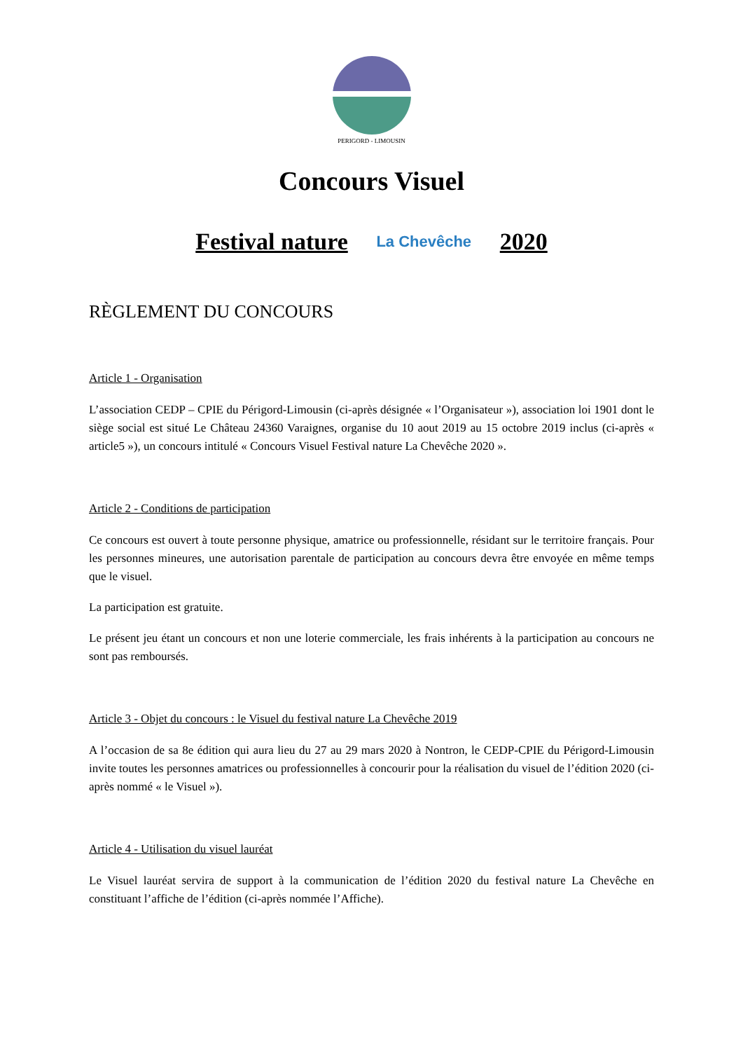PERIGORD - LIMOUSIN
Concours Visuel
Festival nature La Chevêche 2020
RÈGLEMENT DU CONCOURS
Article 1 - Organisation
L’association CEDP – CPIE du Périgord-Limousin (ci-après désignée « l’Organisateur »), association loi 1901 dont le siège social est situé Le Château 24360 Varaignes, organise du 10 aout 2019 au 15 octobre 2019 inclus (ci-après « article5 »), un concours intitulé « Concours Visuel Festival nature La Chevêche 2020 ».
Article 2 - Conditions de participation
Ce concours est ouvert à toute personne physique, amatrice ou professionnelle, résidant sur le territoire français. Pour les personnes mineures, une autorisation parentale de participation au concours devra être envoyée en même temps que le visuel.
La participation est gratuite.
Le présent jeu étant un concours et non une loterie commerciale, les frais inhérents à la participation au concours ne sont pas remboursés.
Article 3 - Objet du concours : le Visuel du festival nature La Chevêche 2019
A l’occasion de sa 8e édition qui aura lieu du 27 au 29 mars 2020 à Nontron, le CEDP-CPIE du Périgord-Limousin invite toutes les personnes amatrices ou professionnelles à concourir pour la réalisation du visuel de l’édition 2020 (ci-après nommé « le Visuel »).
Article 4 - Utilisation du visuel lauréat
Le Visuel lauréat servira de support à la communication de l’édition 2020 du festival nature La Chevêche en constituant l’affiche de l’édition (ci-après nommée l’Affiche).